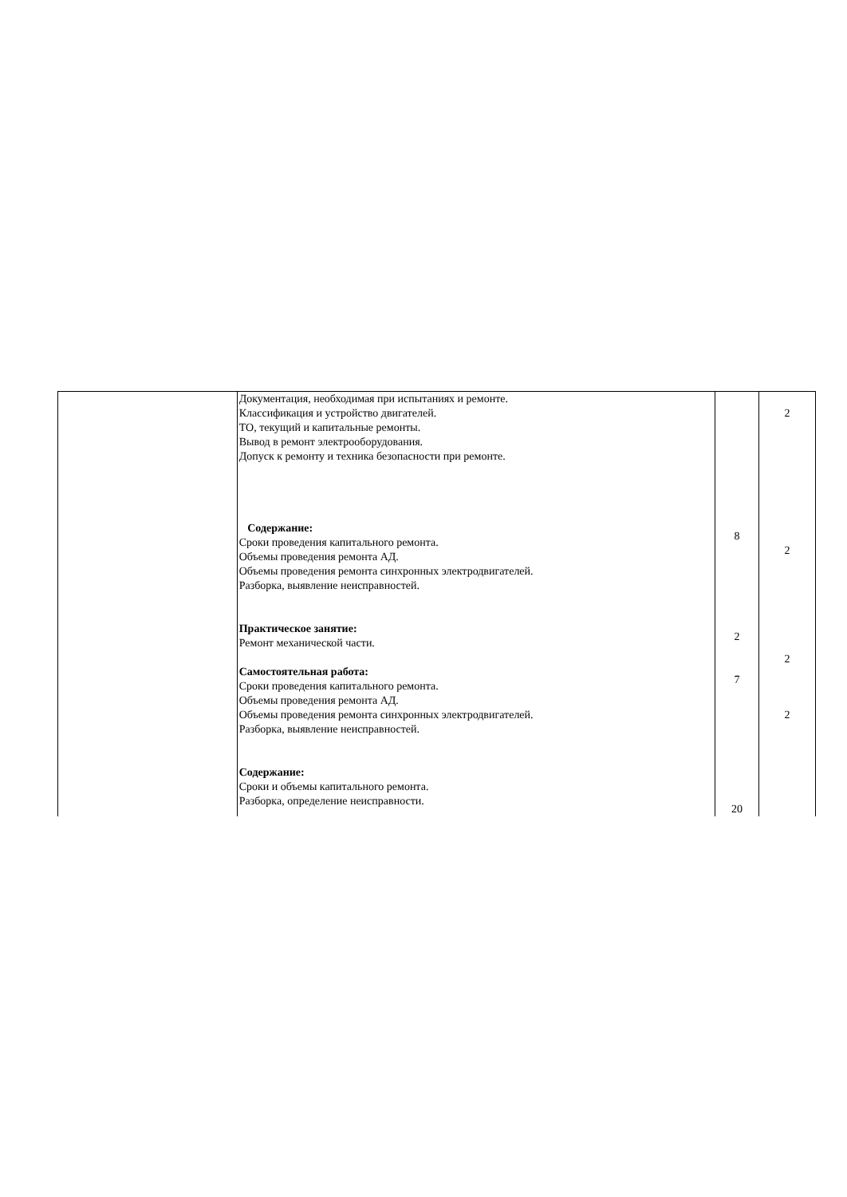| | Документация, необходимая при испытаниях и ремонте. Классификация и устройство двигателей. ТО, текущий и капитальные ремонты. Вывод в ремонт электрооборудования. Допуск к ремонту и техника безопасности при ремонте. Содержание: Сроки проведения капитального ремонта. Объемы проведения ремонта АД. Объемы проведения ремонта синхронных электродвигателей. Разборка, выявление неисправностей. Практическое занятие: Ремонт механической части. Самостоятельная работа: Сроки проведения капитального ремонта. Объемы проведения ремонта АД. Объемы проведения ремонта синхронных электродвигателей. Разборка, выявление неисправностей. Содержание: Сроки и объемы капитального ремонта. Разборка, определение неисправности. | 8 2 7 20 | 2 2 2 2 |